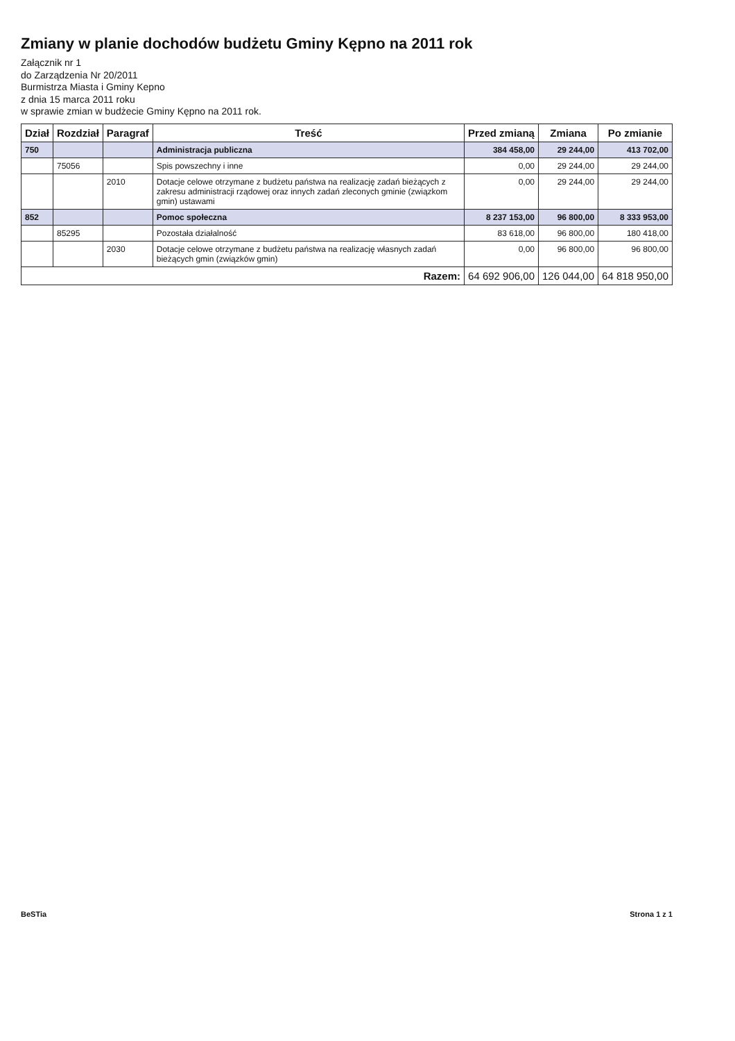Zmiany w planie dochodów budżetu Gminy Kępno na 2011 rok
Załącznik nr 1
do Zarządzenia Nr 20/2011
Burmistrza Miasta i Gminy Kepno
z dnia 15 marca 2011 roku
w sprawie zmian w budżecie Gminy Kępno na 2011 rok.
| Dział | Rozdział | Paragraf | Treść | Przed zmianą | Zmiana | Po zmianie |
| --- | --- | --- | --- | --- | --- | --- |
| 750 | | | Administracja publiczna | 384 458,00 | 29 244,00 | 413 702,00 |
| | 75056 | | Spis powszechny i inne | 0,00 | 29 244,00 | 29 244,00 |
| | | 2010 | Dotacje celowe otrzymane z budżetu państwa na realizację zadań bieżących z zakresu administracji rządowej oraz innych zadań zleconych gminie (związkom gmin) ustawami | 0,00 | 29 244,00 | 29 244,00 |
| 852 | | | Pomoc społeczna | 8 237 153,00 | 96 800,00 | 8 333 953,00 |
| | 85295 | | Pozostała działalność | 83 618,00 | 96 800,00 | 180 418,00 |
| | | 2030 | Dotacje celowe otrzymane z budżetu państwa na realizację własnych zadań bieżących gmin (związków gmin) | 0,00 | 96 800,00 | 96 800,00 |
| Razem: | | | | 64 692 906,00 | 126 044,00 | 64 818 950,00 |
BeSTia Strona 1 z 1